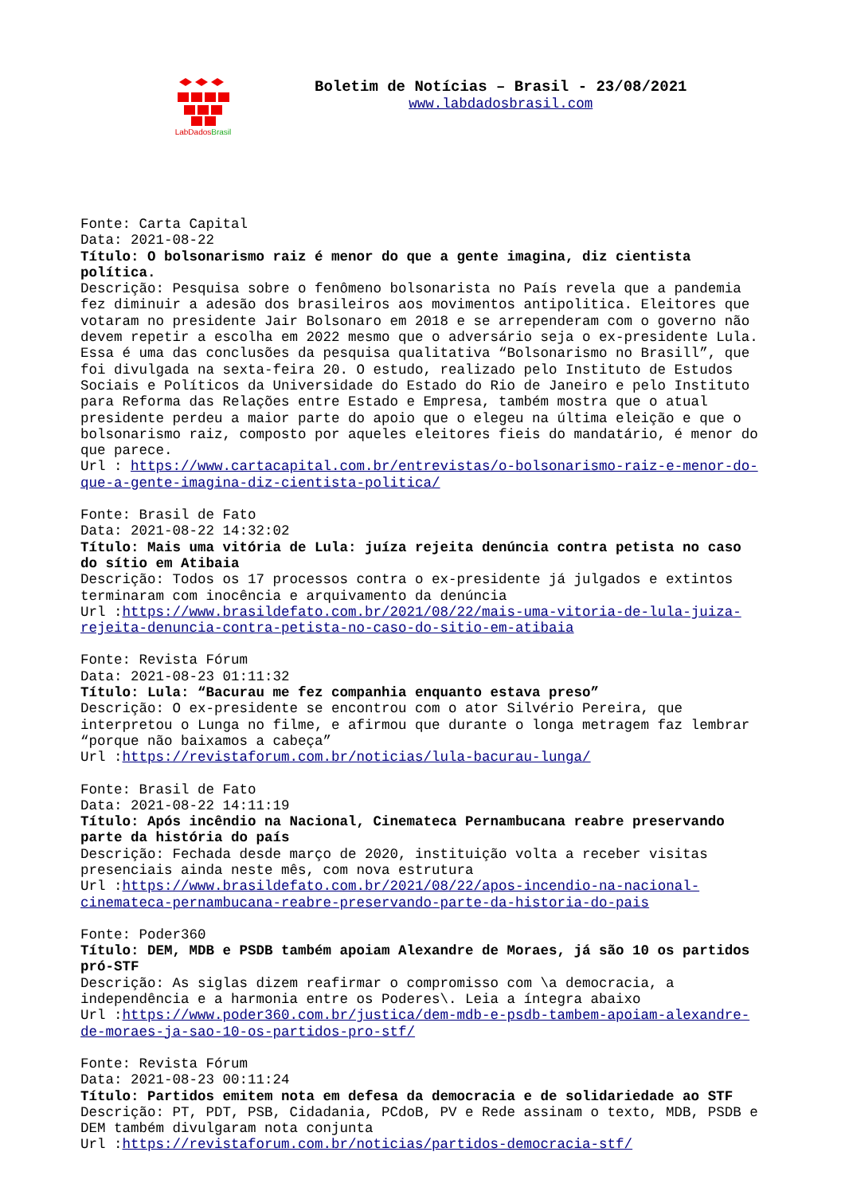LabDados Brasil
Boletim de Notícias – Brasil - 23/08/2021
www.labdadosbrasil.com
Fonte: Carta Capital
Data: 2021-08-22
Título: O bolsonarismo raiz é menor do que a gente imagina, diz cientista política.
Descrição: Pesquisa sobre o fenômeno bolsonarista no País revela que a pandemia fez diminuir a adesão dos brasileiros aos movimentos antipolitica. Eleitores que votaram no presidente Jair Bolsonaro em 2018 e se arrependeram com o governo não devem repetir a escolha em 2022 mesmo que o adversário seja o ex-presidente Lula. Essa é uma das conclusões da pesquisa qualitativa “Bolsonarismo no Brasill”, que foi divulgada na sexta-feira 20. O estudo, realizado pelo Instituto de Estudos Sociais e Políticos da Universidade do Estado do Rio de Janeiro e pelo Instituto para Reforma das Relações entre Estado e Empresa, também mostra que o atual presidente perdeu a maior parte do apoio que o elegeu na última eleição e que o bolsonarismo raiz, composto por aqueles eleitores fieis do mandatário, é menor do que parece.
Url : https://www.cartacapital.com.br/entrevistas/o-bolsonarismo-raiz-e-menor-do-que-a-gente-imagina-diz-cientista-politica/
Fonte: Brasil de Fato
Data: 2021-08-22 14:32:02
Título: Mais uma vitória de Lula: juíza rejeita denúncia contra petista no caso do sítio em Atibaia
Descrição: Todos os 17 processos contra o ex-presidente já julgados e extintos terminaram com inocência e arquivamento da denúncia
Url :https://www.brasildefato.com.br/2021/08/22/mais-uma-vitoria-de-lula-juiza-rejeita-denuncia-contra-petista-no-caso-do-sitio-em-atibaia
Fonte: Revista Fórum
Data: 2021-08-23 01:11:32
Título: Lula: “Bacurau me fez companhia enquanto estava preso”
Descrição: O ex-presidente se encontrou com o ator Silvério Pereira, que interpretou o Lunga no filme, e afirmou que durante o longa metragem faz lembrar “porque não baixamos a cabeça”
Url :https://revistaforum.com.br/noticias/lula-bacurau-lunga/
Fonte: Brasil de Fato
Data: 2021-08-22 14:11:19
Título: Após incêndio na Nacional, Cinemateca Pernambucana reabre preservando parte da história do país
Descrição: Fechada desde março de 2020, instituição volta a receber visitas presenciais ainda neste mês, com nova estrutura
Url :https://www.brasildefato.com.br/2021/08/22/apos-incendio-na-nacional-cinemateca-pernambucana-reabre-preservando-parte-da-historia-do-pais
Fonte: Poder360
Título: DEM, MDB e PSDB também apoiam Alexandre de Moraes, já são 10 os partidos pró-STF
Descrição: As siglas dizem reafirmar o compromisso com \a democracia, a independência e a harmonia entre os Poderes\. Leia a íntegra abaixo
Url :https://www.poder360.com.br/justica/dem-mdb-e-psdb-tambem-apoiam-alexandre-de-moraes-ja-sao-10-os-partidos-pro-stf/
Fonte: Revista Fórum
Data: 2021-08-23 00:11:24
Título: Partidos emitem nota em defesa da democracia e de solidariedade ao STF
Descrição: PT, PDT, PSB, Cidadania, PCdoB, PV e Rede assinam o texto, MDB, PSDB e DEM também divulgaram nota conjunta
Url :https://revistaforum.com.br/noticias/partidos-democracia-stf/